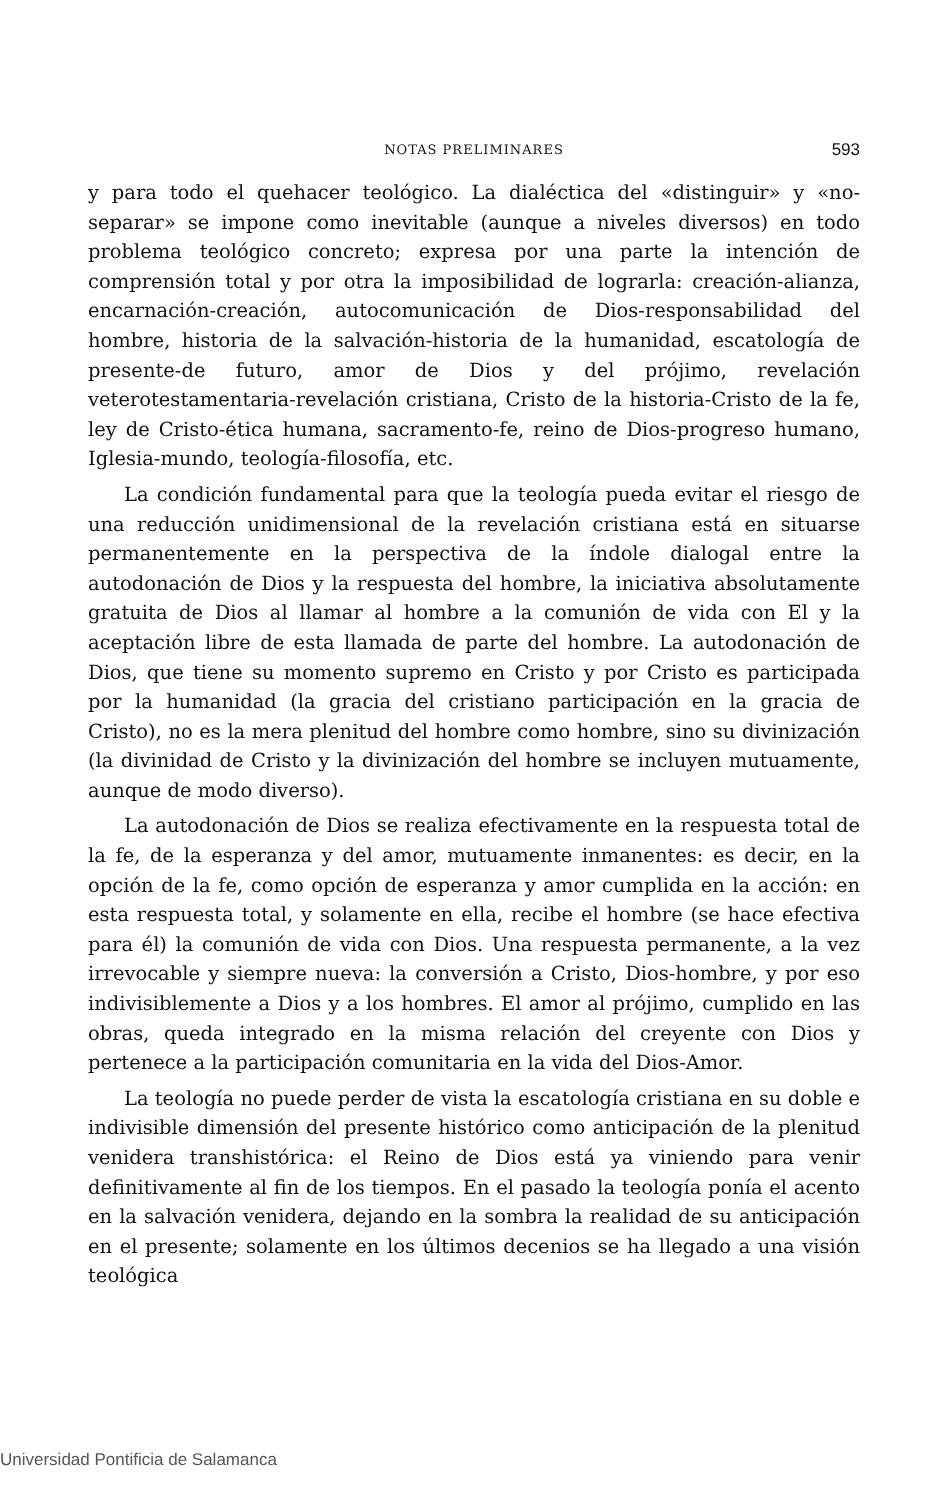NOTAS PRELIMINARES
593
y para todo el quehacer teológico. La dialéctica del «distinguir» y «no-separar» se impone como inevitable (aunque a niveles diversos) en todo problema teológico concreto; expresa por una parte la intención de comprensión total y por otra la imposibilidad de lograrla: creación-alianza, encarnación-creación, autocomunicación de Dios-responsabilidad del hombre, historia de la salvación-historia de la humanidad, escatología de presente-de futuro, amor de Dios y del prójimo, revelación veterotestamentaria-revelación cristiana, Cristo de la historia-Cristo de la fe, ley de Cristo-ética humana, sacramento-fe, reino de Dios-progreso humano, Iglesia-mundo, teología-filosofía, etc.
La condición fundamental para que la teología pueda evitar el riesgo de una reducción unidimensional de la revelación cristiana está en situarse permanentemente en la perspectiva de la índole dialogal entre la autodonación de Dios y la respuesta del hombre, la iniciativa absolutamente gratuita de Dios al llamar al hombre a la comunión de vida con El y la aceptación libre de esta llamada de parte del hombre. La autodonación de Dios, que tiene su momento supremo en Cristo y por Cristo es participada por la humanidad (la gracia del cristiano participación en la gracia de Cristo), no es la mera plenitud del hombre como hombre, sino su divinización (la divinidad de Cristo y la divinización del hombre se incluyen mutuamente, aunque de modo diverso).
La autodonación de Dios se realiza efectivamente en la respuesta total de la fe, de la esperanza y del amor, mutuamente inmanentes: es decir, en la opción de la fe, como opción de esperanza y amor cumplida en la acción: en esta respuesta total, y solamente en ella, recibe el hombre (se hace efectiva para él) la comunión de vida con Dios. Una respuesta permanente, a la vez irrevocable y siempre nueva: la conversión a Cristo, Dios-hombre, y por eso indivisiblemente a Dios y a los hombres. El amor al prójimo, cumplido en las obras, queda integrado en la misma relación del creyente con Dios y pertenece a la participación comunitaria en la vida del Dios-Amor.
La teología no puede perder de vista la escatología cristiana en su doble e indivisible dimensión del presente histórico como anticipación de la plenitud venidera transhistórica: el Reino de Dios está ya viniendo para venir definitivamente al fin de los tiempos. En el pasado la teología ponía el acento en la salvación venidera, dejando en la sombra la realidad de su anticipación en el presente; solamente en los últimos decenios se ha llegado a una visión teológica
Universidad Pontificia de Salamanca